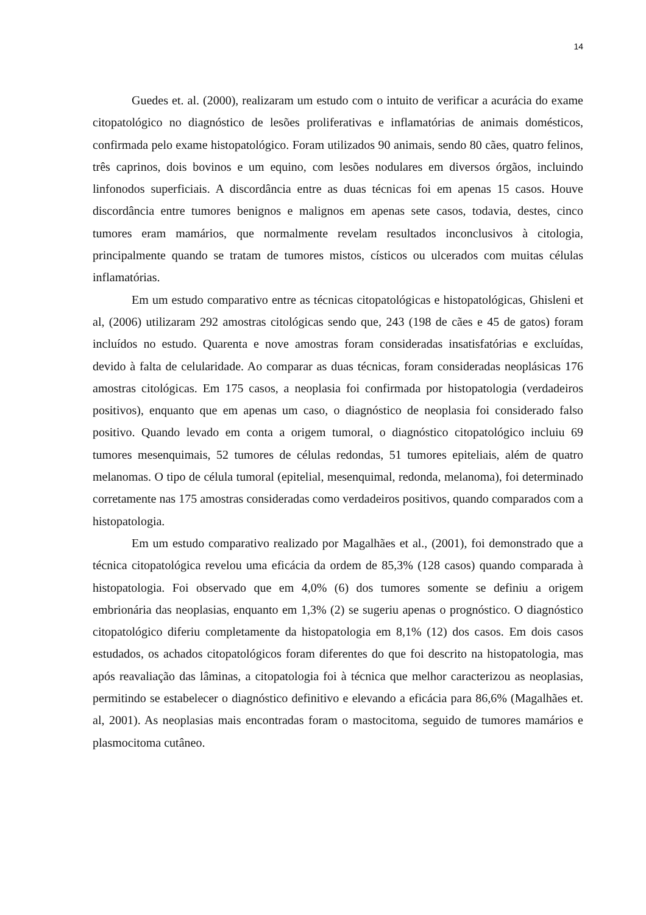14
Guedes et. al. (2000), realizaram um estudo com o intuito de verificar a acurácia do exame citopatológico no diagnóstico de lesões proliferativas e inflamatórias de animais domésticos, confirmada pelo exame histopatológico. Foram utilizados 90 animais, sendo 80 cães, quatro felinos, três caprinos, dois bovinos e um equino, com lesões nodulares em diversos órgãos, incluindo linfonodos superficiais. A discordância entre as duas técnicas foi em apenas 15 casos. Houve discordância entre tumores benignos e malignos em apenas sete casos, todavia, destes, cinco tumores eram mamários, que normalmente revelam resultados inconclusivos à citologia, principalmente quando se tratam de tumores mistos, císticos ou ulcerados com muitas células inflamatórias.
Em um estudo comparativo entre as técnicas citopatológicas e histopatológicas, Ghisleni et al, (2006) utilizaram 292 amostras citológicas sendo que, 243 (198 de cães e 45 de gatos) foram incluídos no estudo. Quarenta e nove amostras foram consideradas insatisfatórias e excluídas, devido à falta de celularidade. Ao comparar as duas técnicas, foram consideradas neoplásicas 176 amostras citológicas. Em 175 casos, a neoplasia foi confirmada por histopatologia (verdadeiros positivos), enquanto que em apenas um caso, o diagnóstico de neoplasia foi considerado falso positivo. Quando levado em conta a origem tumoral, o diagnóstico citopatológico incluiu 69 tumores mesenquimais, 52 tumores de células redondas, 51 tumores epiteliais, além de quatro melanomas. O tipo de célula tumoral (epitelial, mesenquimal, redonda, melanoma), foi determinado corretamente nas 175 amostras consideradas como verdadeiros positivos, quando comparados com a histopatologia.
Em um estudo comparativo realizado por Magalhães et al., (2001), foi demonstrado que a técnica citopatológica revelou uma eficácia da ordem de 85,3% (128 casos) quando comparada à histopatologia. Foi observado que em 4,0% (6) dos tumores somente se definiu a origem embrionária das neoplasias, enquanto em 1,3% (2) se sugeriu apenas o prognóstico. O diagnóstico citopatológico diferiu completamente da histopatologia em 8,1% (12) dos casos. Em dois casos estudados, os achados citopatológicos foram diferentes do que foi descrito na histopatologia, mas após reavaliação das lâminas, a citopatologia foi à técnica que melhor caracterizou as neoplasias, permitindo se estabelecer o diagnóstico definitivo e elevando a eficácia para 86,6% (Magalhães et. al, 2001). As neoplasias mais encontradas foram o mastocitoma, seguido de tumores mamários e plasmocitoma cutâneo.